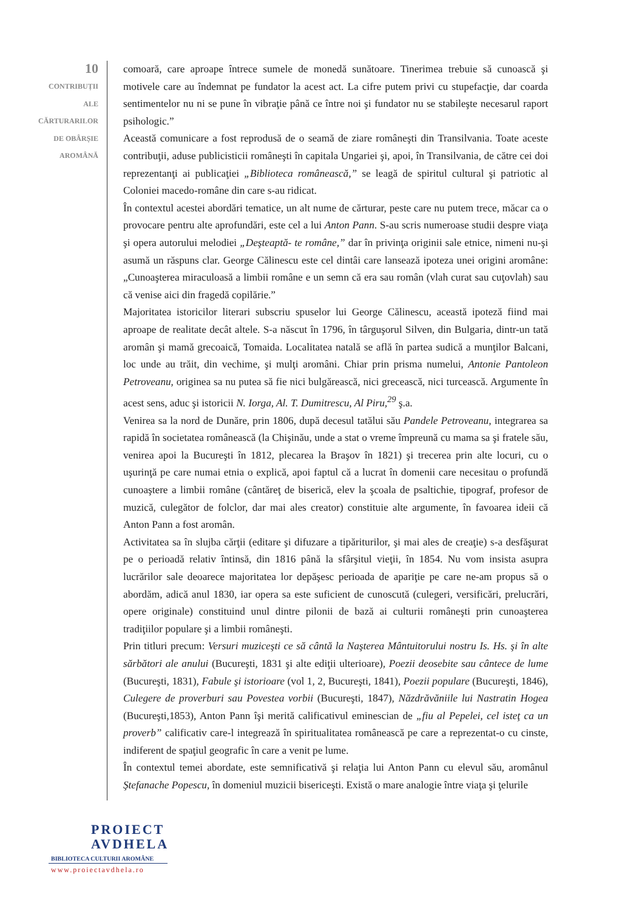10
CONTRIBUȚII
ALE
CĂRTURARILOR
DE OBÂRȘIE
AROMÂNĂ
comoară, care aproape întrece sumele de monedă sunătoare. Tinerimea trebuie să cunoască şi motivele care au îndemnat pe fundator la acest act. La cifre putem privi cu stupefacţie, dar coarda sentimentelor nu ni se pune în vibraţie până ce între noi şi fundator nu se stabileşte necesarul raport psihologic.”
Această comunicare a fost reprodusă de o seamă de ziare româneşti din Transilvania. Toate aceste contribuţii, aduse publicisticii româneşti în capitala Ungariei şi, apoi, în Transilvania, de către cei doi reprezentanţi ai publicaţiei „Biblioteca românească,” se leagă de spiritul cultural şi patriotic al Coloniei macedo-române din care s-au ridicat.
În contextul acestei abordări tematice, un alt nume de cărturar, peste care nu putem trece, măcar ca o provocare pentru alte aprofundări, este cel a lui Anton Pann. S-au scris numeroase studii despre viaţa şi opera autorului melodiei „Deşteaptă- te române,” dar în privinţa originii sale etnice, nimeni nu-şi asumă un răspuns clar. George Călinescu este cel dintâi care lansează ipoteza unei origini aromâne: „Cunoaşterea miraculoasă a limbii române e un semn că era sau român (vlah curat sau cuţovlah) sau că venise aici din fragedă copilărie.”
Majoritatea istoricilor literari subscriu spuselor lui George Călinescu, această ipoteză fiind mai aproape de realitate decât altele. S-a născut în 1796, în târguşorul Silven, din Bulgaria, dintr-un tată aromân şi mamă grecoaică, Tomaida. Localitatea natală se află în partea sudică a munţilor Balcani, loc unde au trăit, din vechime, şi mulţi aromâni. Chiar prin prisma numelui, Antonie Pantoleon Petroveanu, originea sa nu putea să fie nici bulgărească, nici grecească, nici turcească. Argumente în acest sens, aduc şi istoricii N. Iorga, Al. T. Dumitrescu, Al Piru,<sup>29</sup> ş.a.
Venirea sa la nord de Dunăre, prin 1806, după decesul tatălui său Pandele Petroveanu, integrarea sa rapidă în societatea românească (la Chişinău, unde a stat o vreme împreună cu mama sa şi fratele său, venirea apoi la Bucureşti în 1812, plecarea la Braşov în 1821) şi trecerea prin alte locuri, cu o uşurinţă pe care numai etnia o explică, apoi faptul că a lucrat în domenii care necesitau o profundă cunoaştere a limbii române (cântăreţ de biserică, elev la şcoala de psaltichie, tipograf, profesor de muzică, culegător de folclor, dar mai ales creator) constituie alte argumente, în favoarea ideii că Anton Pann a fost aromân.
Activitatea sa în slujba cărţii (editare şi difuzare a tipăriturilor, şi mai ales de creaţie) s-a desfăşurat pe o perioadă relativ întinsă, din 1816 până la sfârşitul vieţii, în 1854. Nu vom insista asupra lucrărilor sale deoarece majoritatea lor depăşesc perioada de apariţie pe care ne-am propus să o abordăm, adică anul 1830, iar opera sa este suficient de cunoscută (culegeri, versificări, prelucrări, opere originale) constituind unul dintre pilonii de bază ai culturii româneşti prin cunoaşterea tradiţiilor populare şi a limbii româneşti.
Prin titluri precum: Versuri muziceşti ce să cântă la Naşterea Mântuitorului nostru Is. Hs. şi în alte sărbători ale anului (Bucureşti, 1831 şi alte ediţii ulterioare), Poezii deosebite sau cântece de lume (Bucureşti, 1831), Fabule şi istorioare (vol 1, 2, Bucureşti, 1841), Poezii populare (Bucureşti, 1846), Culegere de proverburi sau Povestea vorbii (Bucureşti, 1847), Năzdrăvăniile lui Nastratin Hogea (Bucureşti,1853), Anton Pann îşi merită calificativul eminescian de „fiu al Pepelei, cel isteţ ca un proverb” calificativ care-l integrează în spiritualitatea românească pe care a reprezentat-o cu cinste, indiferent de spaţiul geografic în care a venit pe lume.
În contextul temei abordate, este semnificativă şi relaţia lui Anton Pann cu elevul său, aromânul Ştefanache Popescu, în domeniul muzicii bisericeşti. Există o mare analogie între viaţa şi ţelurile
PROIECT
AVDHELA
BIBLIOTECA CULTURII AROMÂNE
www.proiectavdhela.ro